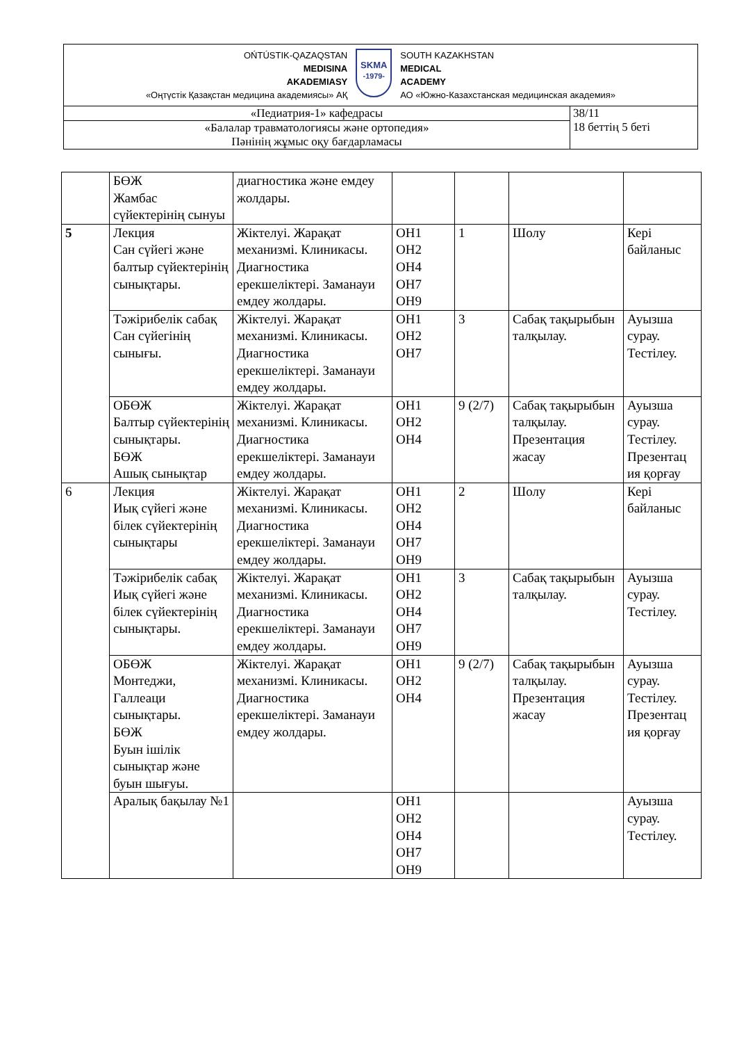| OŃTÚSTIK-QAZAQSTAN MEDISINA AKADEMIASY «Оңтүстік Қазақстан медицина академиясы» АҚ SKMA -1979- SOUTH KAZAKHSTAN MEDICAL ACADEMY АО «Южно-Казахстанская медицинская академия» | |
| «Педиатрия-1» кафедрасы | 38/11 18 беттің 5 беті |
| «Балалар травматологиясы және ортопедия» Пәнінің жұмыс оқу бағдарламасы | |
| | БӨЖ Жамбас сүйектерінің сынуы | диагностика және емдеу жолдары. | | | | |
| 5 | Лекция Сан сүйегі және балтыр сүйектерінің сынықтары. | Жіктелуі. Жарақат механизмі. Клиникасы. Диагностика ерекшеліктері. Заманауи емдеу жолдары. | ОН1 ОН2 ОН4 ОН7 ОН9 | 1 | Шолу | Кері байланыс |
| | Тәжірибелік сабақ Сан сүйегінің сынығы. | Жіктелуі. Жарақат механизмі. Клиникасы. Диагностика ерекшеліктері. Заманауи емдеу жолдары. | ОН1 ОН2 ОН7 | 3 | Сабақ тақырыбын талқылау. | Ауызша сурау. Тестілеу. |
| | ОБӨЖ Балтыр сүйектерінің сынықтары. БӨЖ Ашық сынықтар | Жіктелуі. Жарақат механизмі. Клиникасы. Диагностика ерекшеліктері. Заманауи емдеу жолдары. | ОН1 ОН2 ОН4 | 9 (2/7) | Сабақ тақырыбын талқылау. Презентация жасау | Ауызша сурау. Тестілеу. Презентац ия қорғау |
| 6 | Лекция Иық сүйегі және білек сүйектерінің сынықтары | Жіктелуі. Жарақат механизмі. Клиникасы. Диагностика ерекшеліктері. Заманауи емдеу жолдары. | ОН1 ОН2 ОН4 ОН7 ОН9 | 2 | Шолу | Кері байланыс |
| | Тәжірибелік сабақ Иық сүйегі және білек сүйектерінің сынықтары. | Жіктелуі. Жарақат механизмі. Клиникасы. Диагностика ерекшеліктері. Заманауи емдеу жолдары. | ОН1 ОН2 ОН4 ОН7 ОН9 | 3 | Сабақ тақырыбын талқылау. | Ауызша сурау. Тестілеу. |
| | ОБӨЖ Монтеджи, Галлеаци сынықтары. БӨЖ Буын ішілік сынықтар және буын шығуы. | Жіктелуі. Жарақат механизмі. Клиникасы. Диагностика ерекшеліктері. Заманауи емдеу жолдары. | ОН1 ОН2 ОН4 | 9 (2/7) | Сабақ тақырыбын талқылау. Презентация жасау | Ауызша сурау. Тестілеу. Презентац ия қорғау |
| | Аралық бақылау №1 | | ОН1 ОН2 ОН4 ОН7 ОН9 | | | Ауызша сурау. Тестілеу. |